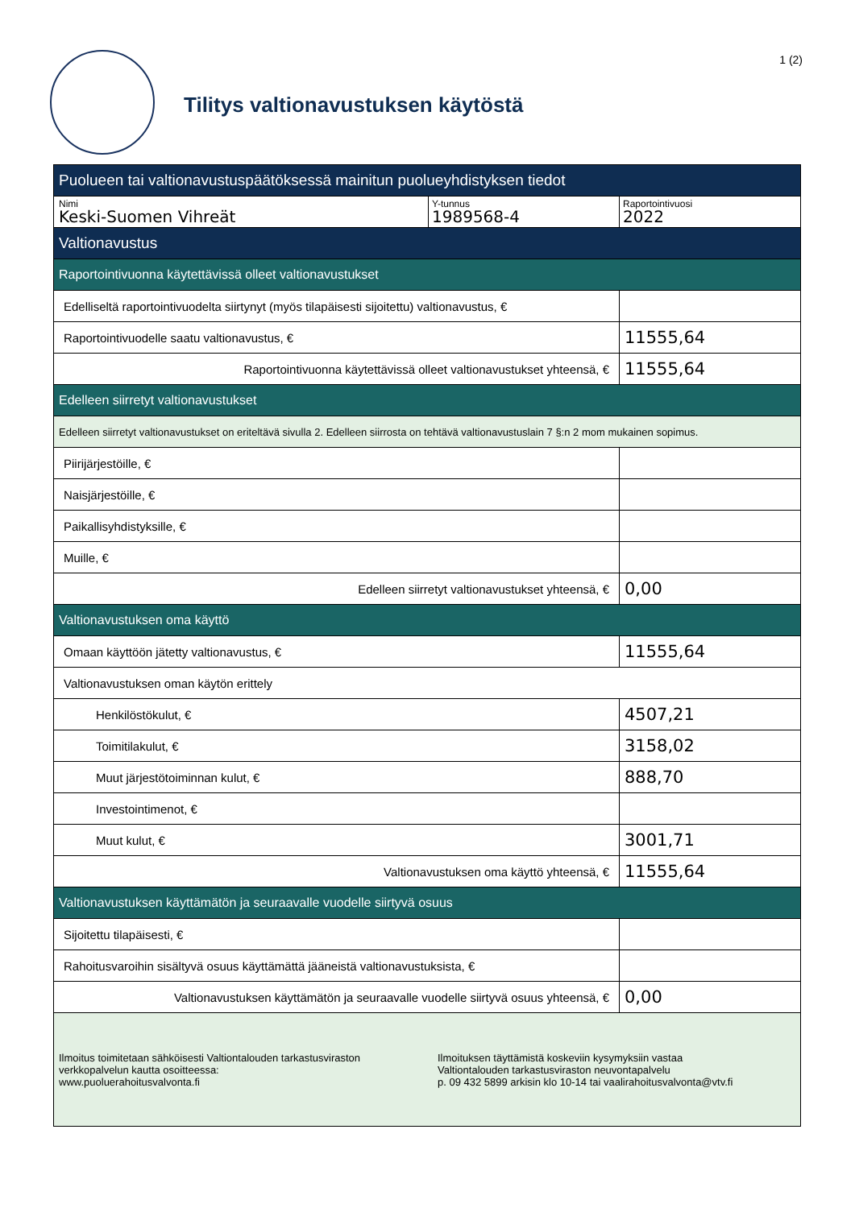Tilitys valtionavustuksen käytöstä
1 (2)
| Puolueen tai valtionavustuspäätöksessä mainitun puolueyhdistyksen tiedot | | |
| --- | --- | --- |
| Nimi Keski-Suomen Vihreät | Y-tunnus 1989568-4 | Raportointivuosi 2022 |
| Valtionavustus | | |
| Raportointivuonna käytettävissä olleet valtionavustukset | | |
| Edelliseltä raportointivuodelta siirtynyt (myös tilapäisesti sijoitettu) valtionavustus, € | | |
| Raportointivuodelle saatu valtionavustus, € | | 11555,64 |
| Raportointivuonna käytettävissä olleet valtionavustukset yhteensä, € | | 11555,64 |
| Edelleen siirretyt valtionavustukset | | |
| Edelleen siirretyt valtionavustukset on eriteltävä sivulla 2. Edelleen siirrosta on tehtävä valtionavustuslain 7 §:n 2 mom mukainen sopimus. | | |
| Piirijärjestöille, € | | |
| Naisjärjestöille, € | | |
| Paikallisyhdistyksille, € | | |
| Muille, € | | |
| Edelleen siirretyt valtionavustukset yhteensä, € | | 0,00 |
| Valtionavustuksen oma käyttö | | |
| Omaan käyttöön jätetty valtionavustus, € | | 11555,64 |
| Valtionavustuksen oman käytön erittely | | |
| Henkilöstökulut, € | | 4507,21 |
| Toimitilakulut, € | | 3158,02 |
| Muut järjestötoiminnan kulut, € | | 888,70 |
| Investointimenot, € | | |
| Muut kulut, € | | 3001,71 |
| Valtionavustuksen oma käyttö yhteensä, € | | 11555,64 |
| Valtionavustuksen käyttämätön ja seuraavalle vuodelle siirtyvä osuus | | |
| Sijoitettu tilapäisesti, € | | |
| Rahoitusvaroihin sisältyvä osuus käyttämättä jääneistä valtionavustuksista, € | | |
| Valtionavustuksen käyttämätön ja seuraavalle vuodelle siirtyvä osuus yhteensä, € | | 0,00 |
| Ilmoitus toimitetaan sähköisesti Valtiontalouden tarkastusviraston verkkopalvelun kautta osoitteessa: www.puoluerahoitusvalvonta.fi Ilmoituksen täyttämistä koskeviin kysymyksiin vastaa Valtiontalouden tarkastusviraston neuvontapalvelu p. 09 432 5899 arkisin klo 10-14 tai vaalirahoitusvalvonta@vtv.fi | | |